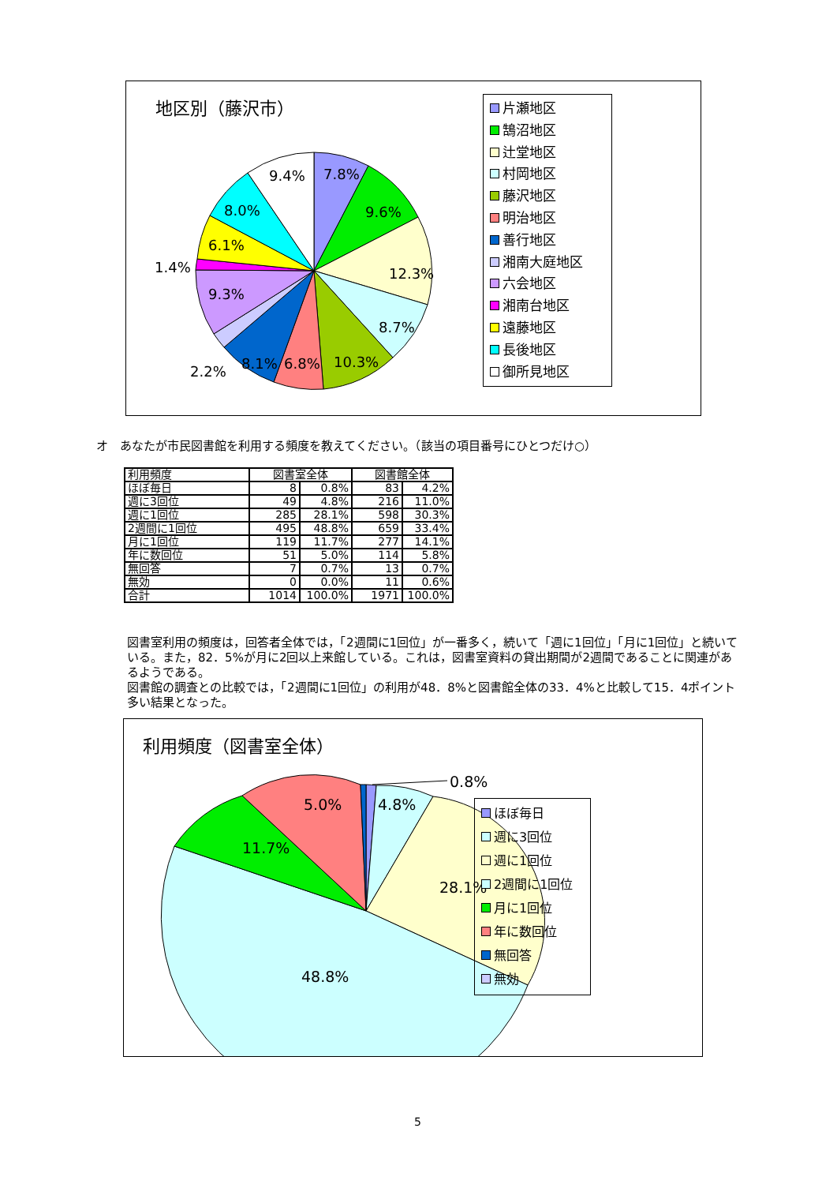地区別（藤沢市）
7.8%
9.6%
12.3%
8.7%
10.3%
6.8%
8.1%
2.2%
9.3%
1.4%
6.1%
8.0%
9.4%
片瀬地区
鵠沼地区
辻堂地区
村岡地区
藤沢地区
明治地区
善行地区
湘南大庭地区
六会地区
湘南台地区
遠藤地区
長後地区
御所見地区
オ　あなたが市民図書館を利用する頻度を教えてください。（該当の項目番号にひとつだけ○）
| 利用頻度 | 図書室全体 | | 図書館全体 | |
| --- | --- | --- | --- | --- |
| ほぼ毎日 | 8 | 0.8% | 83 | 4.2% |
| 週に3回位 | 49 | 4.8% | 216 | 11.0% |
| 週に1回位 | 285 | 28.1% | 598 | 30.3% |
| 2週間に1回位 | 495 | 48.8% | 659 | 33.4% |
| 月に1回位 | 119 | 11.7% | 277 | 14.1% |
| 年に数回位 | 51 | 5.0% | 114 | 5.8% |
| 無回答 | 7 | 0.7% | 13 | 0.7% |
| 無効 | 0 | 0.0% | 11 | 0.6% |
| 合計 | 1014 | 100.0% | 1971 | 100.0% |
図書室利用の頻度は，回答者全体では，「2週間に1回位」が一番多く，続いて「週に1回位」「月に1回位」と続いている。また，82．5%が月に2回以上来館している。これは，図書室資料の貸出期間が2週間であることに関連があるようである。
図書館の調査との比較では，「2週間に1回位」の利用が48．8%と図書館全体の33．4%と比較して15．4ポイント多い結果となった。
利用頻度（図書室全体）
0.8%
4.8%
5.0%
11.7%
28.1%
48.8%
ほぼ毎日
週に3回位
週に1回位
2週間に1回位
月に1回位
年に数回位
無回答
無効
5